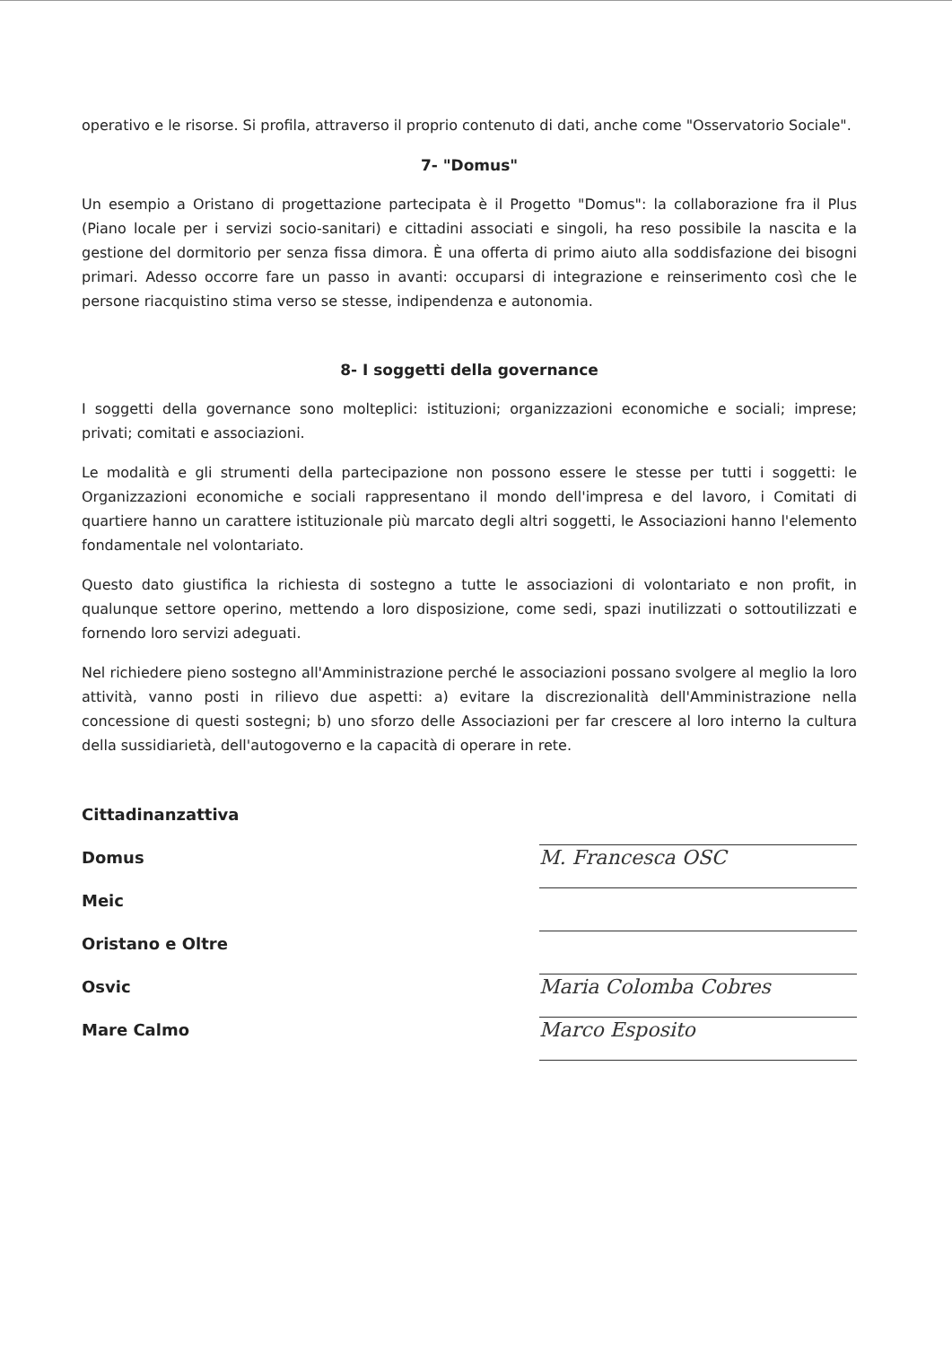operativo e le risorse. Si profila, attraverso il proprio contenuto di dati, anche come "Osservatorio Sociale".
7- "Domus"
Un esempio a Oristano di progettazione partecipata è il Progetto "Domus": la collaborazione fra il Plus (Piano locale per i servizi socio-sanitari) e cittadini associati e singoli, ha reso possibile la nascita e la gestione del dormitorio per senza fissa dimora. È una offerta di primo aiuto alla soddisfazione dei bisogni primari. Adesso occorre fare un passo in avanti: occuparsi di integrazione e reinserimento così che le persone riacquistino stima verso se stesse, indipendenza e autonomia.
8- I soggetti della governance
I soggetti della governance sono molteplici: istituzioni; organizzazioni economiche e sociali; imprese; privati; comitati e associazioni.
Le modalità e gli strumenti della partecipazione non possono essere le stesse per tutti i soggetti: le Organizzazioni economiche e sociali rappresentano il mondo dell'impresa e del lavoro, i Comitati di quartiere hanno un carattere istituzionale più marcato degli altri soggetti, le Associazioni hanno l'elemento fondamentale nel volontariato.
Questo dato giustifica la richiesta di sostegno a tutte le associazioni di volontariato e non profit, in qualunque settore operino, mettendo a loro disposizione, come sedi, spazi inutilizzati o sottoutilizzati e fornendo loro servizi adeguati.
Nel richiedere pieno sostegno all'Amministrazione perché le associazioni possano svolgere al meglio la loro attività, vanno posti in rilievo due aspetti: a) evitare la discrezionalità dell'Amministrazione nella concessione di questi sostegni; b) uno sforzo delle Associazioni per far crescere al loro interno la cultura della sussidiarietà, dell'autogoverno e la capacità di operare in rete.
Cittadinanzattiva
Domus
Meic
Oristano e Oltre
Osvic
Mare Calmo
M. Francesca OSC
Maria Colomba Cobres
Marco Esposito